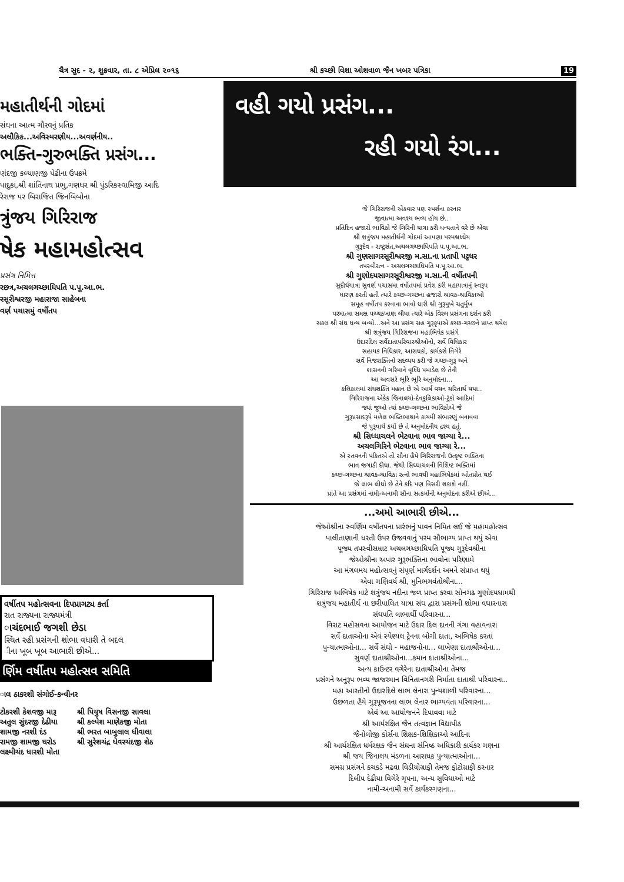ચૈત્ર સુદ - ૨, શુક્રવાર, તા. ૮ એપ્રિલ ૨૦૧૬ શ્રી કચ્છી વિશા ઓશવાળ જૈન ખબર પત્રિકા 19
મહાતીર્થની ગોદમાં
સંઘના આત્મ ગૌરવનું પ્રતિક
અલૌકિક...અવિસ્મરણીય...અવર્ણનીય..
ભક્તિ-ગુરુભક્તિ પ્રસંગ...
ણંદજી કલ્યાણજી પેઢીના ઉપક્રમે
પાદુકા,શ્રી શાંતિનાથ પ્રભુ,ગણધર શ્રી પુંડરિકસ્વામિજી આદિ
રેરાજ પર બિરાજિત જિનબિંબોના
ત્રુંજય ગિરિરાજ
ષેક મહામહોત્સવ
પ્રસંગ નિમિત્ત
રછત્ર,અચલગચ્છાધિપતિ પ.પૂ.આ.ભ.
રસૂરીશ્વરજી મહારાજા સાહેબના
વર્ણ પચાસમું વર્ષીતપ
વર્ષીતપ મહોત્સવના દિપપ્રાગટ્ય કર્તા
રાત રાજ્યના રાજ્યમંત્રી
ાચંદભાઈ જગશી છેડા
સ્થિત રહી પ્રસંગની શોભા વધારી તે બદલ
ીના ખૂબ ખૂબ આભારી છીએ...
ર્ણિમ વર્ષીતપ મહોત્સવ સમિતિ
ાલ ઠાકરશી સંગોઈ-કન્વીનર
ટોકરશી કેશવજી મારૂ
અતુલ સુંદરજી દેઢીયા
શામજી નરશી દંડ
રામજી શામજી ઘરોડ
લક્ષ્મીચંદ ધારશી મોતા
શ્રી પિયુષ વિસનજી સાવલા
શ્રી કલ્પેશ માણેકજી મોતા
શ્રી ભરત બાબુલાલ ધીવાલા
શ્રી સુરેશચંદ્ર ઘેવરચંદજી શેઠ
વહી ગયો પ્રસંગ...
રહી ગયો રંગ...
જે ગિરિરાજની એકવાર પણ સ્પર્શના કરનાર
જીવાત્મા અવશ્ય ભવ્ય હોય છે..
પ્રતિદિન હજારો ભાવિકો જે ગિરિની યાત્રા કરી ધન્યતાને વરે છે એવા
શ્રી શત્રુંજય મહાતીર્થની ગોદમાં આપણા પરમશ્રધ્ધેય
ગુરૂદેવ - રાષ્ટ્રસંત,અચલગચ્છાધિપતિ પ.પૂ.આ.ભ.
શ્રી ગુણસાગરસૂરીશ્વરજી મ.સા.ના પ્રતાપી પટ્ટધર
તપસ્વીરત્ન - અચલગચ્છાધિપતિ પ.પૂ.આ.ભ.
શ્રી ગુણોદયસાગરસૂરીશ્વરજી મ.સા.ની વર્ષીતપની
સુદીર્ઘયાત્રા સુવર્ણ પચાસમા વર્ષીતપમાં પ્રવેશ કરી મહાયાત્રાનું સ્વરૂપ
ધારણ કરતી હતી ત્યારે કચ્છ-ગચ્છના હજારો શ્રાવક-શ્રાવિકાઓ
સમૂહ વર્ષીતપ કરવાના ભાવો ધારી શ્રી ગુરૂમુખે ચતુર્મુખ
પરમાત્મા સમક્ષ પચ્ચકખાણ લીધા ત્યારે એક વિરલ પ્રસંગના દર્શન કરી
સકલ શ્રી સંઘ ધન્ય બન્યો...અને આ પ્રસંગ સહ ગુરૂકૃપાએ કચ્છ-ગચ્છને પ્રાપ્ત થયેલ
શ્રી શત્રુંજય ગિરિરાજના મહાભિષેક પ્રસંગે
ઉદારદિલ સર્વેદાતાપરિવારશ્રીઓનો, સર્વે વિધિકાર
સહાયક વિધિકાર, આરાધકો, કાર્યકરો વિગેરે
સર્વે નિજશક્તિનો સદવ્યય કરી જે ગચ્છ-ગુરૂ અને
શાસનની ગરિમાને વૃધ્ધિ પમાડેલ છે તેની
આ અવસરે ભૂરિ ભૂરિ અનુમોદના...
કલિકાલમાં સંઘશક્તિ મહાન છે એ આર્ષ વચન ચરિતાર્થ થયા..
ગિરિરાજના એકેક જિનાલયો-દેવકુલિકાઓ-ટુંકો આદિમાં
જ્યાં જુઓ ત્યાં કચ્છ-ગચ્છના ભાવિકોએ જે
ગુરૂપ્રસાદરૂપે મળેલ ભક્તિભાથાને કાયમી સંભારણું બનાવવા
જે પુરૂષાર્થ કર્યો છે તે અનુમોદનીય દ્રશ્ય હતું.
શ્રી સિધ્ધાચલને ભેટવાના ભાવ જાગ્યા રે...
અચલગિરિને ભેટવાના ભાવ જાગ્યા રે...
એ સ્તવનની પંકિતએ તો સૌના હૈયે ગિરિરાજની ઉત્કૃષ્ટ ભક્તિના
ભાવ જગાડી દીધા. જેથી સિધ્ધાચલની વિશિષ્ટ ભક્તિમાં
કચ્છ-ગચ્છના શ્રાવક-શ્રાવિકા રત્નો ભાવથી મહાભિષેકમાં ઓતપ્રોત થઈ
જે લાભ લીધો છે તેને કદિ પણ વિસરી શકાશે નહીં.
પ્રાંતે આ પ્રસંગમાં નામી-અનામી સૌના સત્કર્મોની અનુમોદના કરીએ છીએ...
...અમો આભારી છીએ...
જેઓશ્રીના સ્વર્ણિમ વર્ષીતપના પ્રારંભનું પાવન નિમિત લઈ જે મહામહોત્સવ
પાલીતાણાની ધરતી ઉપર ઉજવવાનું પરમ સૌભાગ્ય પ્રાપ્ત થયું એવા
પૂજ્ય તપસ્વીસમ્રાટ અચલગચ્છાધિપતિ પૂજ્ય ગુરૂદેવશ્રીના
જેઓશ્રીના અપાર ગુરૂભક્તિના ભાવોના પરિણામે
આ મંગલમય મહોત્સવનું સંપૂર્ણ માર્ગદર્શન અમને સંપ્રાપ્ત થયું
એવા ગણિવર્ય શ્રી, મુનિભગવંતોશ્રીના...
ગિરિરાજ અભિષેક માટે શત્રુંજય નદીના જળ પ્રાપ્ત કરવા સોનગઢ ગુણોદયધામથી
શત્રુંજય મહાતીર્થ ના છરીપાલિત યાત્રા સંઘ દ્વારા પ્રસંગની શોભા વધારનારા
સંઘપતિ લાભાર્થી પરિવારના...
વિરાટ મહોસવના આયોજન માટે ઉદાર દિલ દાનની ગંગા વહાવનારા
સર્વે દાતાઓના એવં સ્પેશ્યલ ટ્રેનના બોગી દાતા, અભિષેક કરતાં
પુન્યાત્માઓના... સર્વે સંઘો - મહાજનોના... લાખેણા દાતાશ્રીઓના...
સુવર્ણ દાતાશ્રીઓના...કમાન દાતાશ્રીઓના...
અન્ય કાઉન્ટર વગેરેના દાતાશ્રીઓના તેમજ
પ્રસંગને અનુરૂપ ભવ્ય જાજરમાન વિનિતાનગરી નિર્માતા દાતાશ્રી પરિવારના..
મહા આરતીનો ઉદારદિલે લાભ લેનારા પુન્યશાળી પરિવારના...
ઉછળતા હૈયે ગુરૂપૂજનના લાભ લેનાર ભાગ્યવંતા પરિવારના...
એવં આ આયોજનને દિપાવવા માટે
શ્રી આર્યરક્ષિત જૈન તત્વજ્ઞાન વિદ્યાપીઠ
જૈનોલોજી કોર્સના શિક્ષક-શિક્ષિકાઓ આદિના
શ્રી આર્યરક્ષિત ધર્મરક્ષક જૈન સંઘના સંનિષ્ઠ અધિકારી કાર્યકર ગણના
શ્રી જય જિનાલય મંડળના આરાધક પુન્યાત્માઓના...
સમગ્ર પ્રસંગને કચકડે મઢવા વિડીયોગ્રાફી તેમજ ફોટોગ્રાફી કરનાર
દિલીપ દેઢીયા વિગેરે ગૃપના, અન્ય સુવિધાઓ માટે
નામી-અનામી સર્વે કાર્યકરગણના...